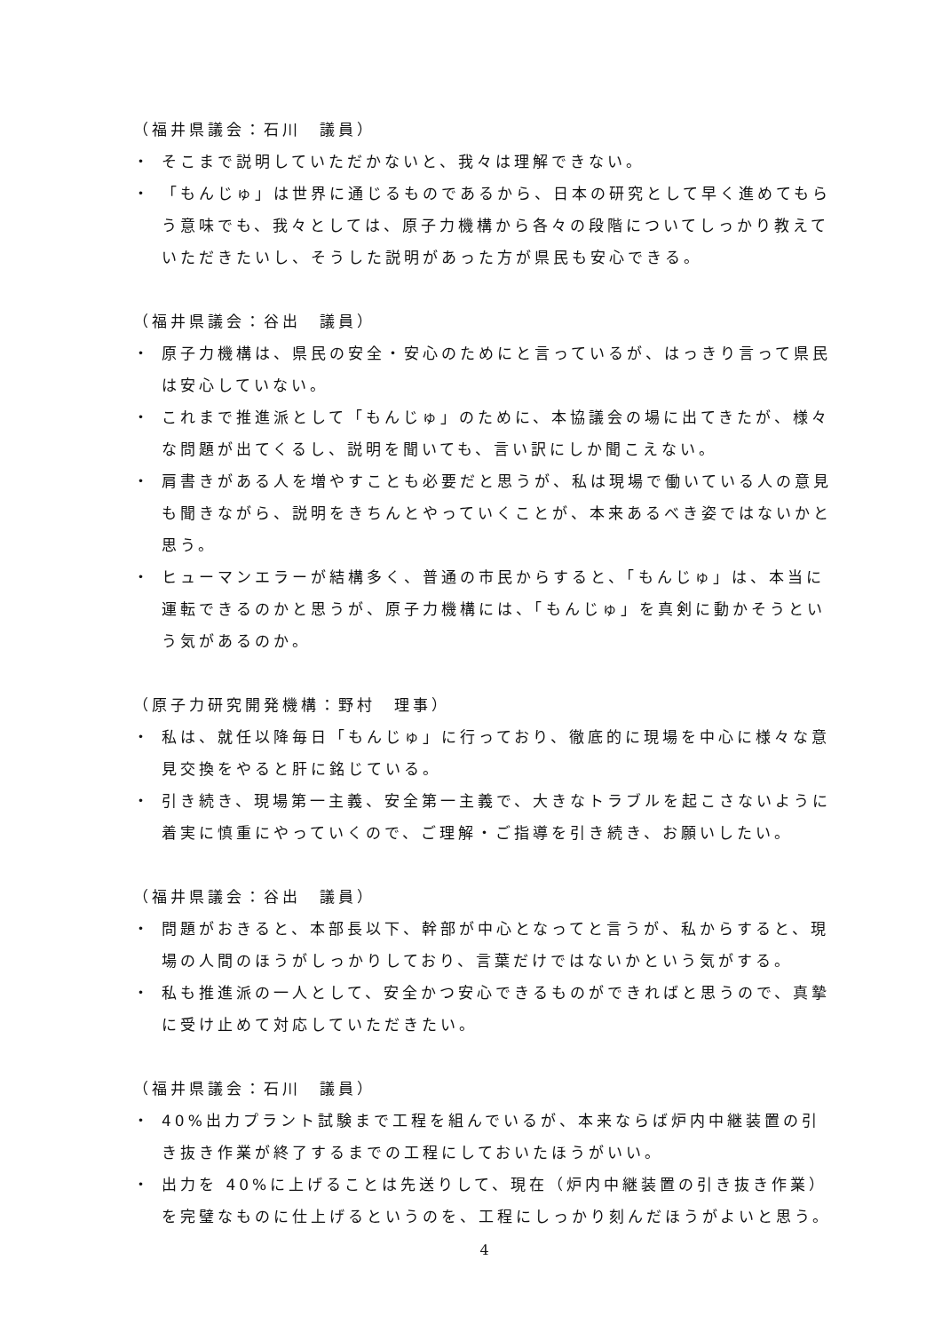（福井県議会：石川　議員）
・ そこまで説明していただかないと、我々は理解できない。
・ 「もんじゅ」は世界に通じるものであるから、日本の研究として早く進めてもらう意味でも、我々としては、原子力機構から各々の段階についてしっかり教えていただきたいし、そうした説明があった方が県民も安心できる。
（福井県議会：谷出　議員）
・ 原子力機構は、県民の安全・安心のためにと言っているが、はっきり言って県民は安心していない。
・ これまで推進派として「もんじゅ」のために、本協議会の場に出てきたが、様々な問題が出てくるし、説明を聞いても、言い訳にしか聞こえない。
・ 肩書きがある人を増やすことも必要だと思うが、私は現場で働いている人の意見も聞きながら、説明をきちんとやっていくことが、本来あるべき姿ではないかと思う。
・ ヒューマンエラーが結構多く、普通の市民からすると、「もんじゅ」は、本当に運転できるのかと思うが、原子力機構には、「もんじゅ」を真剣に動かそうという気があるのか。
（原子力研究開発機構：野村　理事）
・ 私は、就任以降毎日「もんじゅ」に行っており、徹底的に現場を中心に様々な意見交換をやると肝に銘じている。
・ 引き続き、現場第一主義、安全第一主義で、大きなトラブルを起こさないように着実に慎重にやっていくので、ご理解・ご指導を引き続き、お願いしたい。
（福井県議会：谷出　議員）
・ 問題がおきると、本部長以下、幹部が中心となってと言うが、私からすると、現場の人間のほうがしっかりしており、言葉だけではないかという気がする。
・ 私も推進派の一人として、安全かつ安心できるものができればと思うので、真摯に受け止めて対応していただきたい。
（福井県議会：石川　議員）
・ 40%出力プラント試験まで工程を組んでいるが、本来ならば炉内中継装置の引き抜き作業が終了するまでの工程にしておいたほうがいい。
・ 出力を 40%に上げることは先送りして、現在（炉内中継装置の引き抜き作業）を完璧なものに仕上げるというのを、工程にしっかり刻んだほうがよいと思う。
4